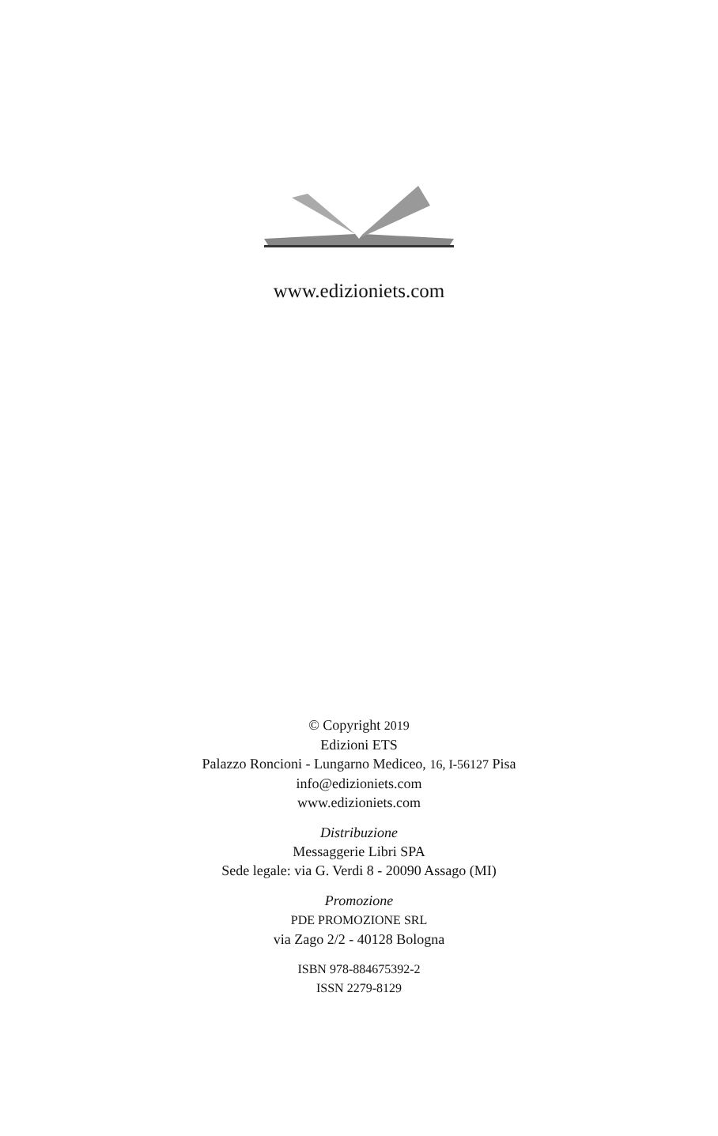www.edizioniets.com
© Copyright 2019
Edizioni ETS
Palazzo Roncioni - Lungarno Mediceo, 16, I-56127 Pisa
info@edizioniets.com
www.edizioniets.com
Distribuzione
Messaggerie Libri SPA
Sede legale: via G. Verdi 8 - 20090 Assago (MI)
Promozione
PDE PROMOZIONE SRL
via Zago 2/2 - 40128 Bologna
ISBN 978-884675392-2
ISSN 2279-8129